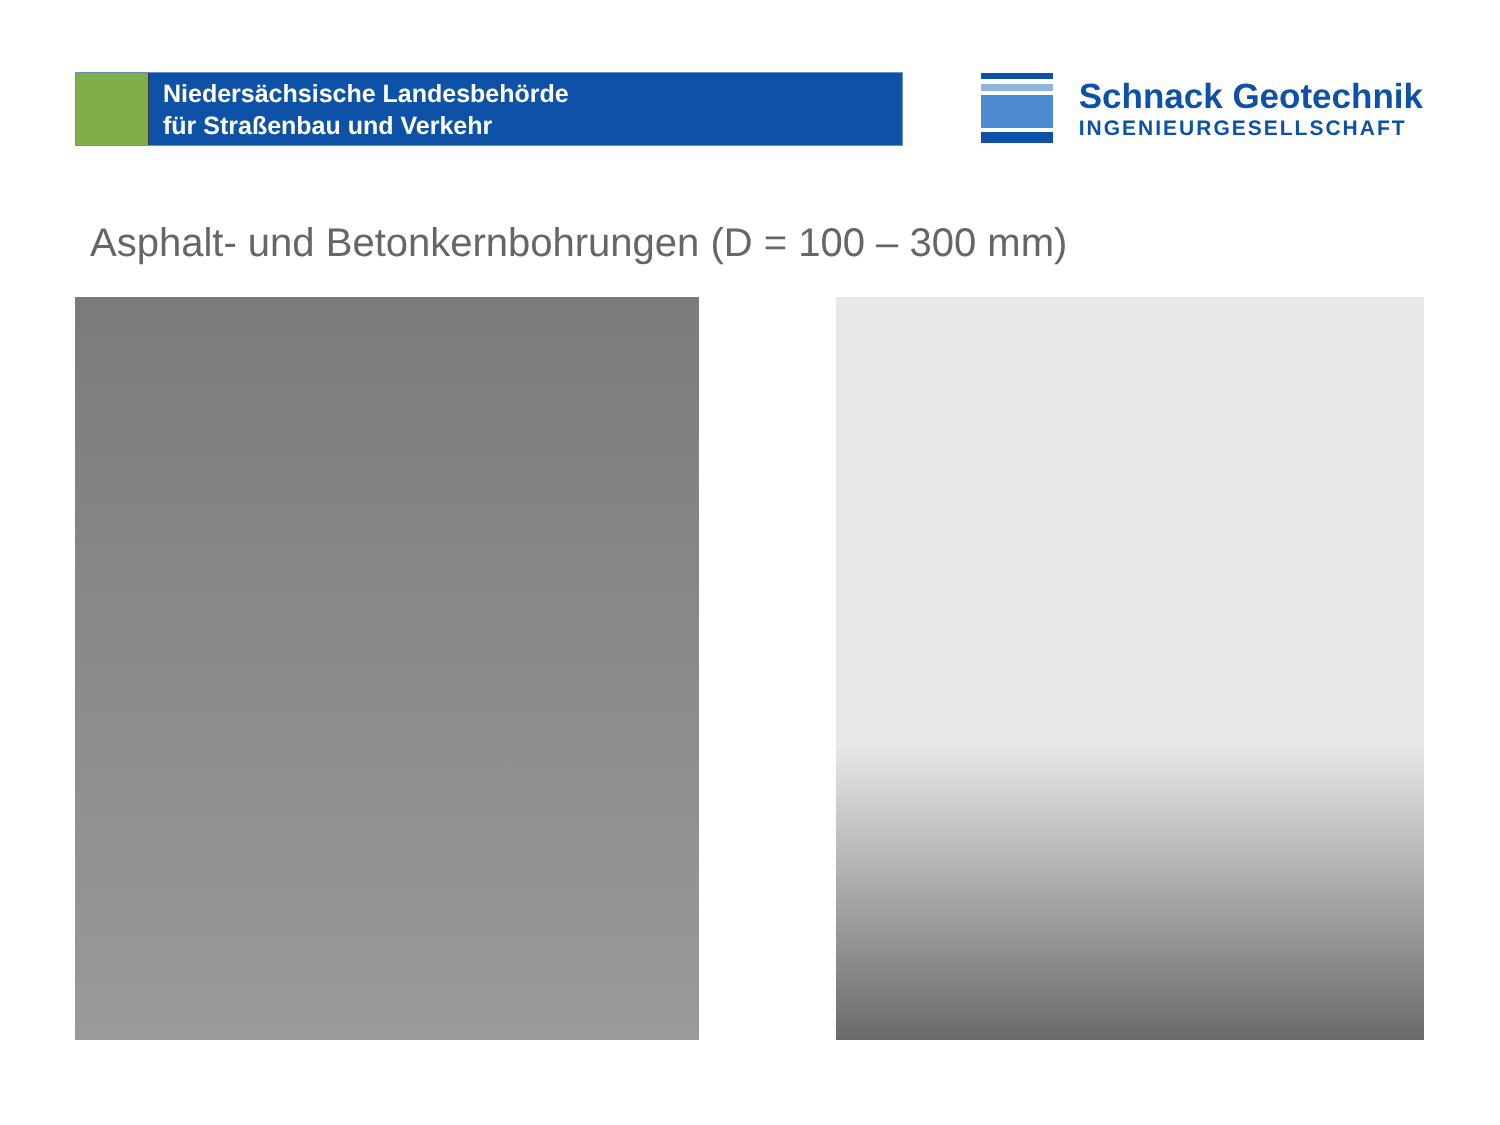Niedersächsische Landesbehörde
für Straßenbau und Verkehr
Schnack Geotechnik
INGENIEURGESELLSCHAFT
Asphalt- und Betonkernbohrungen (D = 100 – 300 mm)